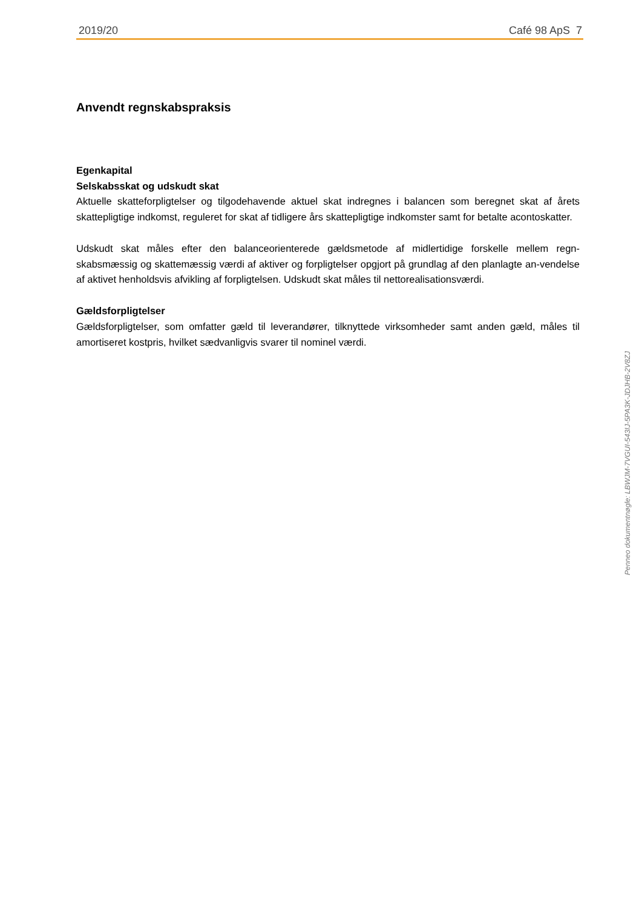2019/20 Café 98 ApS 7
Anvendt regnskabspraksis
Egenkapital
Selskabsskat og udskudt skat
Aktuelle skatteforpligtelser og tilgodehavende aktuel skat indregnes i balancen som beregnet skat af årets skattepligtige indkomst, reguleret for skat af tidligere års skattepligtige indkomster samt for betalte acontoskatter.
Udskudt skat måles efter den balanceorienterede gældsmetode af midlertidige forskelle mellem regn-skabsmæssig og skattemæssig værdi af aktiver og forpligtelser opgjort på grundlag af den planlagte an-vendelse af aktivet henholdsvis afvikling af forpligtelsen. Udskudt skat måles til nettorealisationsværdi.
Gældsforpligtelser
Gældsforpligtelser, som omfatter gæld til leverandører, tilknyttede virksomheder samt anden gæld, måles til amortiseret kostpris, hvilket sædvanligvis svarer til nominel værdi.
Penneo dokumentnøgle: LBWJM-7VGUI-543IJ-5PA3K-JDJHB-2V8ZJ